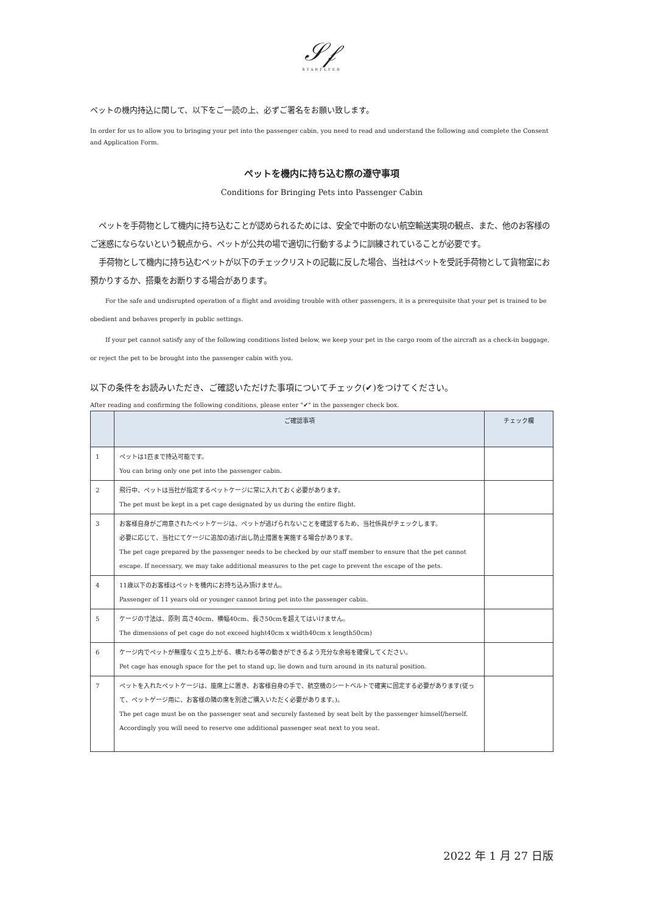𝒮𝒻
STARFLYER
ペットの機内持込に関して、以下をご一読の上、必ずご署名をお願い致します。
In order for us to allow you to bringing your pet into the passenger cabin, you need to read and understand the following and complete the Consent and Application Form.
ペットを機内に持ち込む際の遵守事項
Conditions for Bringing Pets into Passenger Cabin
ペットを手荷物として機内に持ち込むことが認められるためには、安全で中断のない航空輸送実現の観点、また、他のお客様のご迷惑にならないという観点から、ペットが公共の場で適切に行動するように訓練されていることが必要です。
手荷物として機内に持ち込むペットが以下のチェックリストの記載に反した場合、当社はペットを受託手荷物として貨物室にお預かりするか、搭乗をお断りする場合があります。
For the safe and undisrupted operation of a flight and avoiding trouble with other passengers, it is a prerequisite that your pet is trained to be obedient and behaves properly in public settings.
If your pet cannot satisfy any of the following conditions listed below, we keep your pet in the cargo room of the aircraft as a check-in baggage, or reject the pet to be brought into the passenger cabin with you.
以下の条件をお読みいただき、ご確認いただけた事項についてチェック(✔)をつけてください。
After reading and confirming the following conditions, please enter "✔" in the passenger check box.
| | ご確認事項 | チェック欄 |
| --- | --- | --- |
| 1 | ペットは1匹まで持込可能です。 You can bring only one pet into the passenger cabin. | |
| 2 | 飛行中、ペットは当社が指定するペットケージに常に入れておく必要があります。 The pet must be kept in a pet cage designated by us during the entire flight. | |
| 3 | お客様自身がご用意されたペットケージは、ペットが逃げられないことを確認するため、当社係員がチェックします。 必要に応じて、当社にてケージに追加の逃げ出し防止措置を実施する場合があります。 The pet cage prepared by the passenger needs to be checked by our staff member to ensure that the pet cannot escape. If necessary, we may take additional measures to the pet cage to prevent the escape of the pets. | |
| 4 | 11歳以下のお客様はペットを機内にお持ち込み頂けません。 Passenger of 11 years old or younger cannot bring pet into the passenger cabin. | |
| 5 | ケージの寸法は、原則 高さ40cm、横幅40cm、長さ50cmを超えてはいけません。 The dimensions of pet cage do not exceed hight40cm x width40cm x length50cm) | |
| 6 | ケージ内でペットが無理なく立ち上がる、横たわる等の動きができるよう充分な余裕を確保してください。 Pet cage has enough space for the pet to stand up, lie down and turn around in its natural position. | |
| 7 | ペットを入れたペットケージは、座席上に置き、お客様自身の手で、航空機のシートベルトで確実に固定する必要があります(従って、ペットゲージ用に、お客様の隣の席を別途ご購入いただく必要があります。)。 The pet cage must be on the passenger seat and securely fastened by seat belt by the passenger himself/herself. Accordingly you will need to reserve one additional passenger seat next to you seat. | |
2022 年 1 月 27 日版